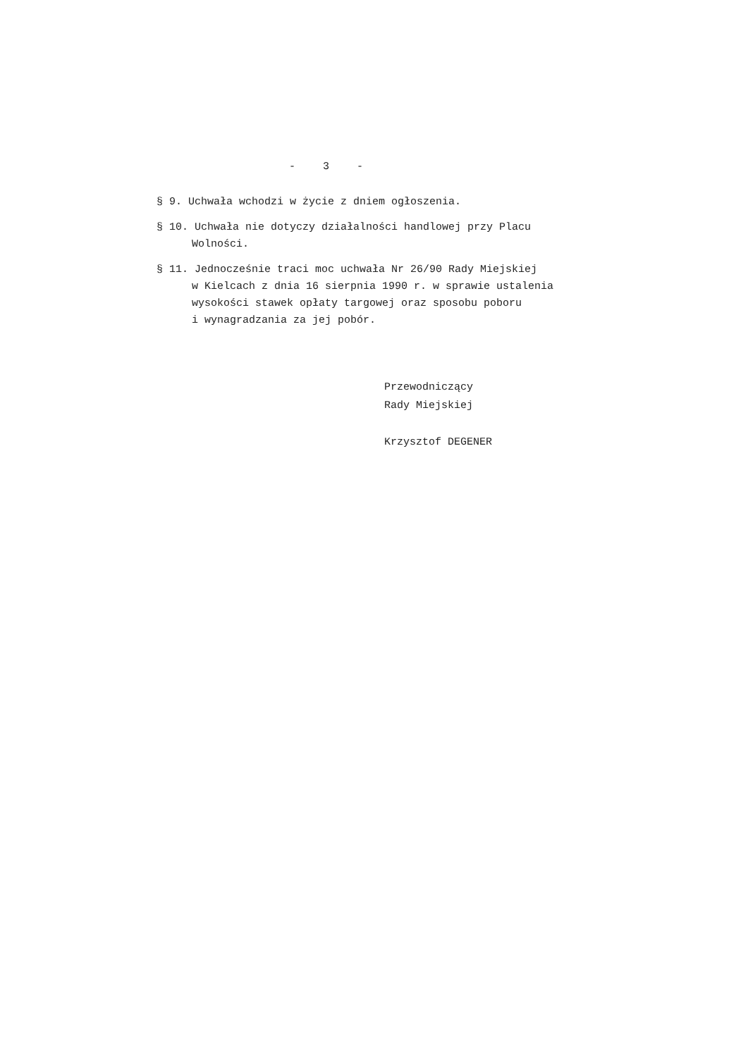- 3 -
§ 9. Uchwała wchodzi w życie z dniem ogłoszenia.
§ 10. Uchwała nie dotyczy działalności handlowej przy Placu
Wolności.
§ 11. Jednocześnie traci moc uchwała Nr 26/90 Rady Miejskiej
w Kielcach z dnia 16 sierpnia 1990 r. w sprawie ustalenia
wysokości stawek opłaty targowej oraz sposobu poboru
i wynagradzania za jej pobór.
Przewodniczący
Rady Miejskiej
Krzysztof DEGENER